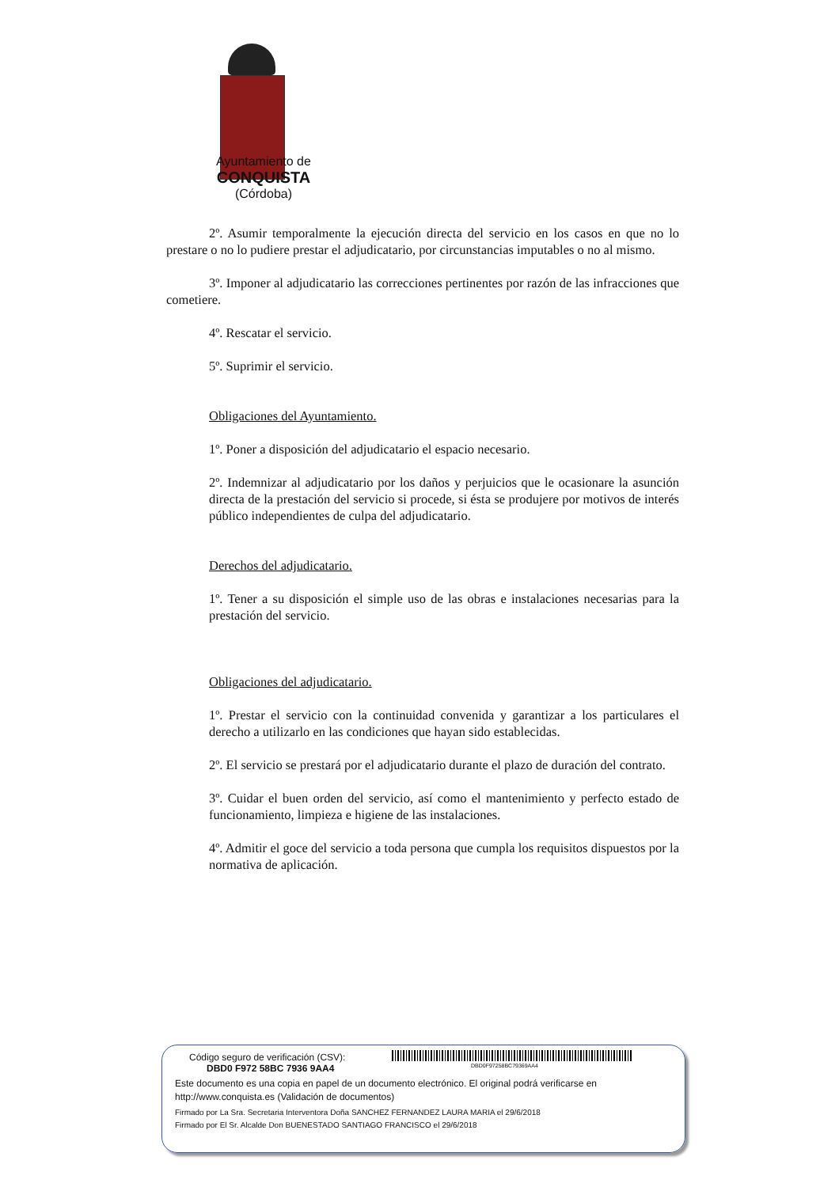Ayuntamiento de
CONQUISTA
(Córdoba)
2º. Asumir temporalmente la ejecución directa del servicio en los casos en que no lo prestare o no lo pudiere prestar el adjudicatario, por circunstancias imputables o no al mismo.
3º. Imponer al adjudicatario las correcciones pertinentes por razón de las infracciones que cometiere.
4º. Rescatar el servicio.
5º. Suprimir el servicio.
Obligaciones del Ayuntamiento.
1º. Poner a disposición del adjudicatario el espacio necesario.
2º. Indemnizar al adjudicatario por los daños y perjuicios que le ocasionare la asunción directa de la prestación del servicio si procede, si ésta se produjere por motivos de interés público independientes de culpa del adjudicatario.
Derechos del adjudicatario.
1º. Tener a su disposición el simple uso de las obras e instalaciones necesarias para la prestación del servicio.
Obligaciones del adjudicatario.
1º. Prestar el servicio con la continuidad convenida y garantizar a los particulares el derecho a utilizarlo en las condiciones que hayan sido establecidas.
2º. El servicio se prestará por el adjudicatario durante el plazo de duración del contrato.
3º. Cuidar el buen orden del servicio, así como el mantenimiento y perfecto estado de funcionamiento, limpieza e higiene de las instalaciones.
4º. Admitir el goce del servicio a toda persona que cumpla los requisitos dispuestos por la normativa de aplicación.
DBD0F97258BC79369AA4
Código seguro de verificación (CSV):
DBD0 F972 58BC 7936 9AA4
Este documento es una copia en papel de un documento electrónico. El original podrá verificarse en
http://www.conquista.es (Validación de documentos)
Firmado por La Sra. Secretaria Interventora Doña SANCHEZ FERNANDEZ LAURA MARIA el 29/6/2018
Firmado por El Sr. Alcalde Don BUENESTADO SANTIAGO FRANCISCO el 29/6/2018